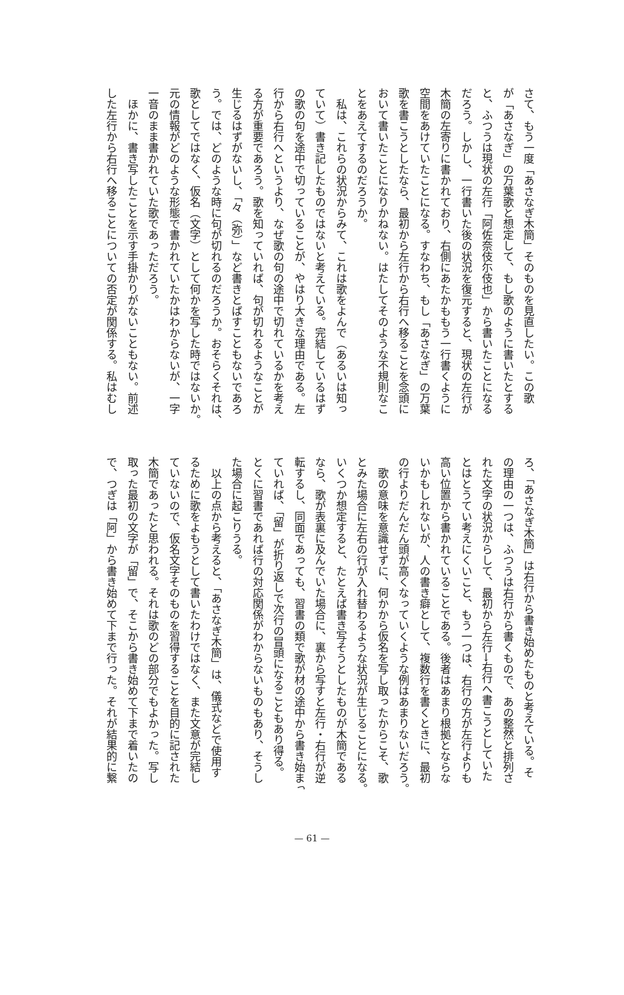さて、もう一度「あさなぎ木簡」そのものを見直したい。この歌
が「あさなぎ」の万葉歌と想定して、もし歌のように書いたとする
と、ふつうは現状の左行「阿佐奈伎尓伎也」から書いたことになる
だろう。しかし、一行書いた後の状況を復元すると、現状の左行が
木簡の左寄りに書かれており、右側にあたかももう一行書くように
空間をあけていたことになる。すなわち、もし「あさなぎ」の万葉
歌を書こうとしたなら、最初から左行から右行へ移ることを念頭に
おいて書いたことになりかねない。はたしてそのような不規則なこ
とをあえてするのだろうか。
　私は、これらの状況からみて、これは歌をよんで（あるいは知っ
ていて）書き記したものではないと考えている。完結しているはず
の歌の句を途中で切っていることが、やはり大きな理由である。左
行から右行へというより、なぜ歌の句の途中で切れているかを考え
る方が重要であろう。歌を知っていれば、句が切れるようなことが
生じるはずがないし、「々（弥）」など書きとばすこともないであろ
う。では、どのような時に句が切れるのだろうか。おそらくそれは、
歌としてではなく、仮名（文字）として何かを写した時ではないか。
元の情報がどのような形態で書かれていたかはわからないが、一字
一音のまま書かれていた歌であっただろう。
　ほかに、書き写したことを示す手掛かりがないこともない。前述
した左行から右行へ移ることについての否定が関係する。私はむし
ろ、「あさなぎ木簡」は右行から書き始めたものと考えている。そ
の理由の一つは、ふつうは右行から書くもので、あの整然と排列さ
れた文字の状況からして、最初から左行→右行へ書こうとしていた
とはとうてい考えにくいこと、もう一つは、右行の方が左行よりも
高い位置から書かれていることである。後者はあまり根拠とならな
いかもしれないが、人の書き癖として、複数行を書くときに、最初
の行よりだんだん頭が高くなっていくような例はあまりないだろう。
　歌の意味を意識せずに、何かから仮名を写し取ったからこそ、歌
とみた場合に左右の行が入れ替わるような状況が生じることになる。
いくつか想定すると、たとえば書き写そうとしたものが木簡である
なら、歌が表裏に及んでいた場合に、裏から写すと左行・右行が逆
転するし、同面であっても、習書の類で歌が材の途中から書き始まっ
ていれば、「留」が折り返しで次行の冒頭になることもあり得る。
とくに習書であれば行の対応関係がわからないものもあり、そうし
た場合に起こりうる。
　以上の点から考えると、「あさなぎ木簡」は、儀式などで使用す
るために歌をよもうとして書いたわけではなく、また文意が完結し
ていないので、仮名文字そのものを習得することを目的に記された
木簡であったと思われる。それは歌のどの部分でもよかった。写し
取った最初の文字が「留」で、そこから書き始めて下まで着いたの
で、つぎは「阿」から書き始めて下まで行った。それが結果的に繋
— 61 —